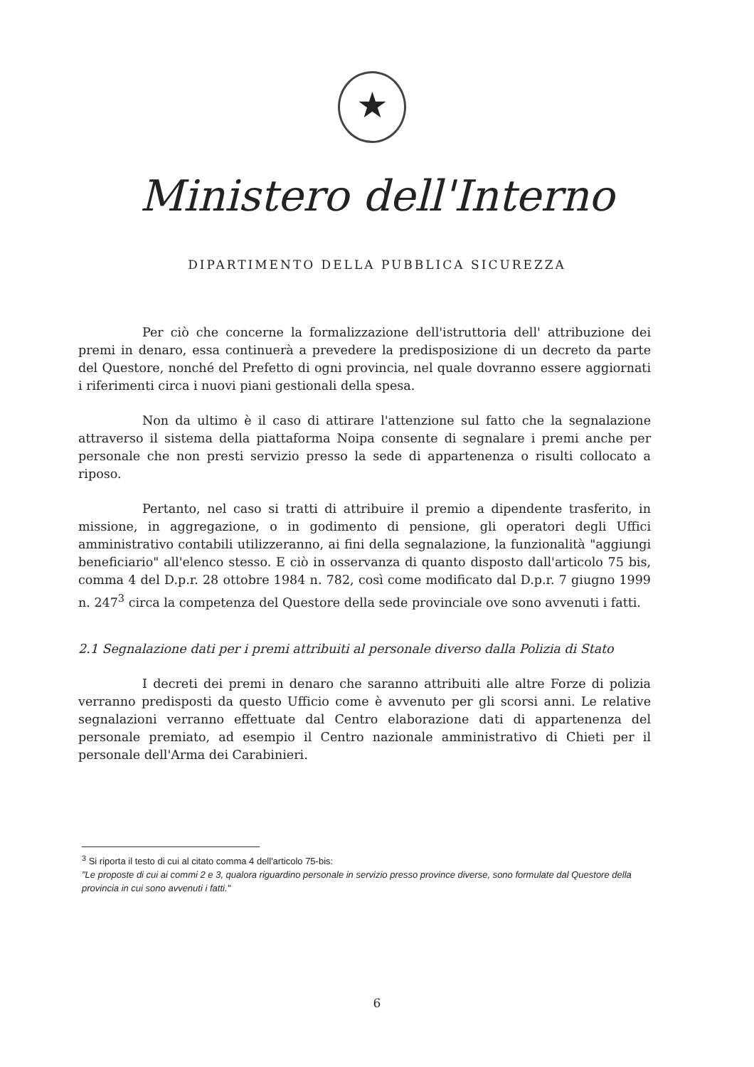★
Ministero dell'Interno
DIPARTIMENTO DELLA PUBBLICA SICUREZZA
Per ciò che concerne la formalizzazione dell'istruttoria dell' attribuzione dei premi in denaro, essa continuerà a prevedere la predisposizione di un decreto da parte del Questore, nonché del Prefetto di ogni provincia, nel quale dovranno essere aggiornati i riferimenti circa i nuovi piani gestionali della spesa.
Non da ultimo è il caso di attirare l'attenzione sul fatto che la segnalazione attraverso il sistema della piattaforma Noipa consente di segnalare i premi anche per personale che non presti servizio presso la sede di appartenenza o risulti collocato a riposo.
Pertanto, nel caso si tratti di attribuire il premio a dipendente trasferito, in missione, in aggregazione, o in godimento di pensione, gli operatori degli Uffici amministrativo contabili utilizzeranno, ai fini della segnalazione, la funzionalità "aggiungi beneficiario" all'elenco stesso. E ciò in osservanza di quanto disposto dall'articolo 75 bis, comma 4 del D.p.r. 28 ottobre 1984 n. 782, così come modificato dal D.p.r. 7 giugno 1999 n. 247<sup>3</sup> circa la competenza del Questore della sede provinciale ove sono avvenuti i fatti.
2.1 Segnalazione dati per i premi attribuiti al personale diverso dalla Polizia di Stato
I decreti dei premi in denaro che saranno attribuiti alle altre Forze di polizia verranno predisposti da questo Ufficio come è avvenuto per gli scorsi anni. Le relative segnalazioni verranno effettuate dal Centro elaborazione dati di appartenenza del personale premiato, ad esempio il Centro nazionale amministrativo di Chieti per il personale dell'Arma dei Carabinieri.
<sup>3</sup> Si riporta il testo di cui al citato comma 4 dell'articolo 75-bis:
"Le proposte di cui ai commi 2 e 3, qualora riguardino personale in servizio presso province diverse, sono formulate dal Questore della provincia in cui sono avvenuti i fatti."
6